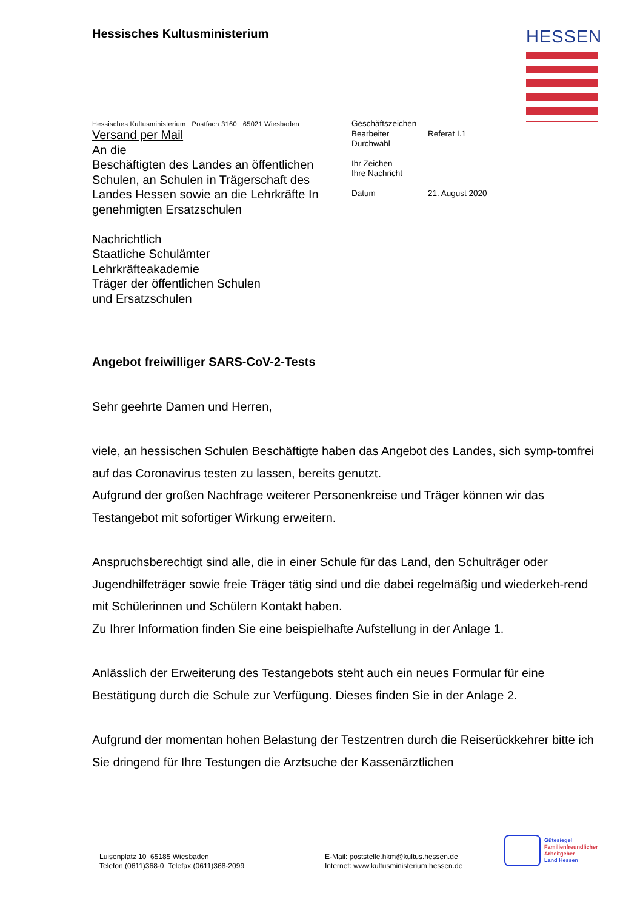Hessisches Kultusministerium HESSEN
Hessisches Kultusministerium Postfach 3160 65021 Wiesbaden
Versand per Mail
An die
Beschäftigten des Landes an öffentlichen Schulen, an Schulen in Trägerschaft des Landes Hessen sowie an die Lehrkräfte In genehmigten Ersatzschulen
Nachrichtlich
Staatliche Schulämter
Lehrkräfteakademie
Träger der öffentlichen Schulen
und Ersatzschulen
| Geschäftszeichen | |
| Bearbeiter | Referat I.1 |
| Durchwahl | |
| Ihr Zeichen | |
| Ihre Nachricht | |
| Datum | 21. August 2020 |
Angebot freiwilliger SARS-CoV-2-Tests
Sehr geehrte Damen und Herren,
viele, an hessischen Schulen Beschäftigte haben das Angebot des Landes, sich symp-tomfrei auf das Coronavirus testen zu lassen, bereits genutzt.
Aufgrund der großen Nachfrage weiterer Personenkreise und Träger können wir das Testangebot mit sofortiger Wirkung erweitern.
Anspruchsberechtigt sind alle, die in einer Schule für das Land, den Schulträger oder Jugendhilfeträger sowie freie Träger tätig sind und die dabei regelmäßig und wiederkeh-rend mit Schülerinnen und Schülern Kontakt haben.
Zu Ihrer Information finden Sie eine beispielhafte Aufstellung in der Anlage 1.
Anlässlich der Erweiterung des Testangebots steht auch ein neues Formular für eine Bestätigung durch die Schule zur Verfügung. Dieses finden Sie in der Anlage 2.
Aufgrund der momentan hohen Belastung der Testzentren durch die Reiserückkehrer bitte ich Sie dringend für Ihre Testungen die Arztsuche der Kassenärztlichen
Luisenplatz 10 65185 Wiesbaden
Telefon (0611)368-0 Telefax (0611)368-2099
E-Mail: poststelle.hkm@kultus.hessen.de
Internet: www.kultusministerium.hessen.de
Gütesiegel
Familienfreundlicher
Arbeitgeber
Land Hessen